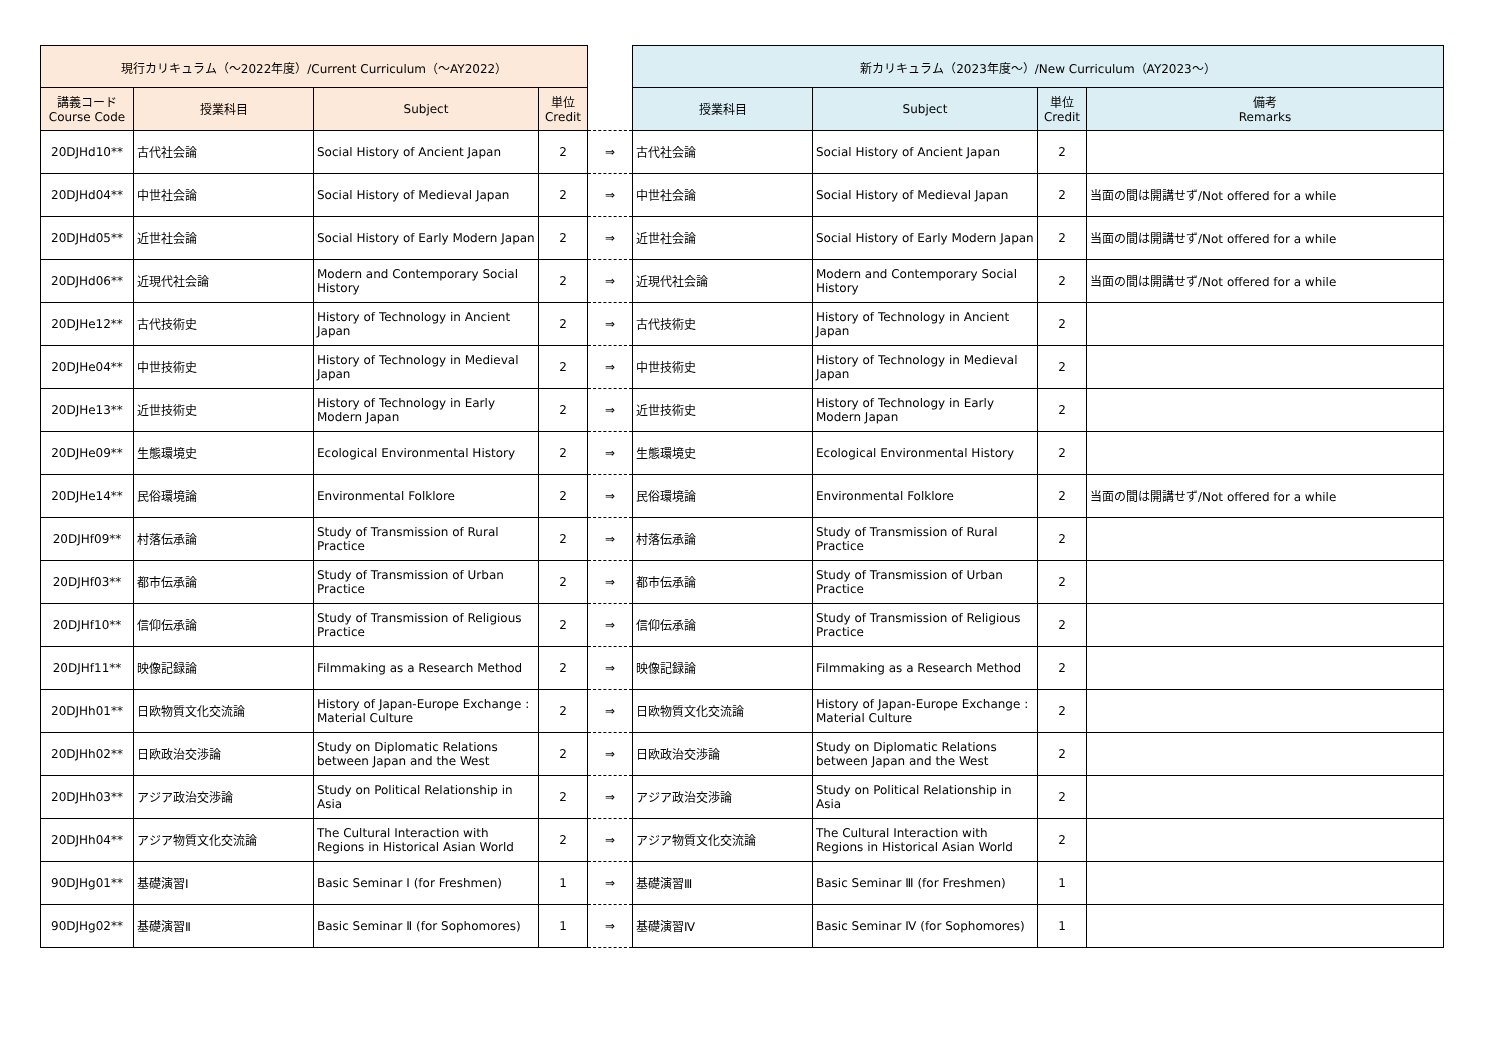| 現行カリキュラム（～2022年度）/Current Curriculum（～AY2022） | | | | | 新カリキュラム（2023年度～）/New Curriculum（AY2023～） | | | |
| 講義コード Course Code | 授業科目 | Subject | 単位 Credit | | 授業科目 | Subject | 単位 Credit | 備考 Remarks |
| 20DJHd10** | 古代社会論 | Social History of Ancient Japan | 2 | ⇒ | 古代社会論 | Social History of Ancient Japan | 2 | |
| 20DJHd04** | 中世社会論 | Social History of Medieval Japan | 2 | ⇒ | 中世社会論 | Social History of Medieval Japan | 2 | 当面の間は開講せず/Not offered for a while |
| 20DJHd05** | 近世社会論 | Social History of Early Modern Japan | 2 | ⇒ | 近世社会論 | Social History of Early Modern Japan | 2 | 当面の間は開講せず/Not offered for a while |
| 20DJHd06** | 近現代社会論 | Modern and Contemporary Social History | 2 | ⇒ | 近現代社会論 | Modern and Contemporary Social History | 2 | 当面の間は開講せず/Not offered for a while |
| 20DJHe12** | 古代技術史 | History of Technology in Ancient Japan | 2 | ⇒ | 古代技術史 | History of Technology in Ancient Japan | 2 | |
| 20DJHe04** | 中世技術史 | History of Technology in Medieval Japan | 2 | ⇒ | 中世技術史 | History of Technology in Medieval Japan | 2 | |
| 20DJHe13** | 近世技術史 | History of Technology in Early Modern Japan | 2 | ⇒ | 近世技術史 | History of Technology in Early Modern Japan | 2 | |
| 20DJHe09** | 生態環境史 | Ecological Environmental History | 2 | ⇒ | 生態環境史 | Ecological Environmental History | 2 | |
| 20DJHe14** | 民俗環境論 | Environmental Folklore | 2 | ⇒ | 民俗環境論 | Environmental Folklore | 2 | 当面の間は開講せず/Not offered for a while |
| 20DJHf09** | 村落伝承論 | Study of Transmission of Rural Practice | 2 | ⇒ | 村落伝承論 | Study of Transmission of Rural Practice | 2 | |
| 20DJHf03** | 都市伝承論 | Study of Transmission of Urban Practice | 2 | ⇒ | 都市伝承論 | Study of Transmission of Urban Practice | 2 | |
| 20DJHf10** | 信仰伝承論 | Study of Transmission of Religious Practice | 2 | ⇒ | 信仰伝承論 | Study of Transmission of Religious Practice | 2 | |
| 20DJHf11** | 映像記録論 | Filmmaking as a Research Method | 2 | ⇒ | 映像記録論 | Filmmaking as a Research Method | 2 | |
| 20DJHh01** | 日欧物質文化交流論 | History of Japan-Europe Exchange : Material Culture | 2 | ⇒ | 日欧物質文化交流論 | History of Japan-Europe Exchange : Material Culture | 2 | |
| 20DJHh02** | 日欧政治交渉論 | Study on Diplomatic Relations between Japan and the West | 2 | ⇒ | 日欧政治交渉論 | Study on Diplomatic Relations between Japan and the West | 2 | |
| 20DJHh03** | アジア政治交渉論 | Study on Political Relationship in Asia | 2 | ⇒ | アジア政治交渉論 | Study on Political Relationship in Asia | 2 | |
| 20DJHh04** | アジア物質文化交流論 | The Cultural Interaction with Regions in Historical Asian World | 2 | ⇒ | アジア物質文化交流論 | The Cultural Interaction with Regions in Historical Asian World | 2 | |
| 90DJHg01** | 基礎演習Ⅰ | Basic Seminar Ⅰ (for Freshmen) | 1 | ⇒ | 基礎演習Ⅲ | Basic Seminar Ⅲ (for Freshmen) | 1 | |
| 90DJHg02** | 基礎演習Ⅱ | Basic Seminar Ⅱ (for Sophomores) | 1 | ⇒ | 基礎演習Ⅳ | Basic Seminar Ⅳ (for Sophomores) | 1 | |